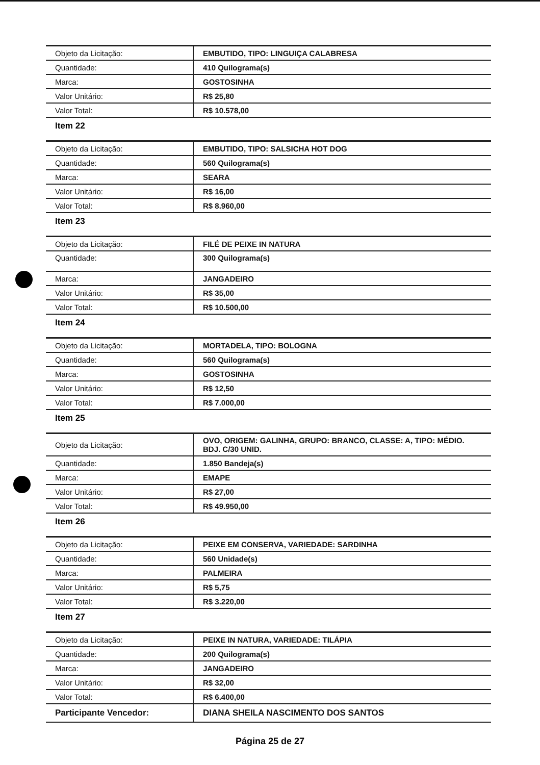| Objeto da Licitação: | EMBUTIDO, TIPO: LINGUIÇA CALABRESA |
| Quantidade: | 410 Quilograma(s) |
| Marca: | GOSTOSINHA |
| Valor Unitário: | R$ 25,80 |
| Valor Total: | R$ 10.578,00 |
Item 22
| Objeto da Licitação: | EMBUTIDO, TIPO: SALSICHA HOT DOG |
| Quantidade: | 560 Quilograma(s) |
| Marca: | SEARA |
| Valor Unitário: | R$ 16,00 |
| Valor Total: | R$ 8.960,00 |
Item 23
| Objeto da Licitação: | FILÉ DE PEIXE IN NATURA |
| Quantidade: | 300 Quilograma(s) |
| Marca: | JANGADEIRO |
| Valor Unitário: | R$ 35,00 |
| Valor Total: | R$ 10.500,00 |
Item 24
| Objeto da Licitação: | MORTADELA, TIPO: BOLOGNA |
| Quantidade: | 560 Quilograma(s) |
| Marca: | GOSTOSINHA |
| Valor Unitário: | R$ 12,50 |
| Valor Total: | R$ 7.000,00 |
Item 25
| Objeto da Licitação: | OVO, ORIGEM: GALINHA, GRUPO: BRANCO, CLASSE: A, TIPO: MÉDIO. BDJ. C/30 UNID. |
| Quantidade: | 1.850 Bandeja(s) |
| Marca: | EMAPE |
| Valor Unitário: | R$ 27,00 |
| Valor Total: | R$ 49.950,00 |
Item 26
| Objeto da Licitação: | PEIXE EM CONSERVA, VARIEDADE: SARDINHA |
| Quantidade: | 560 Unidade(s) |
| Marca: | PALMEIRA |
| Valor Unitário: | R$ 5,75 |
| Valor Total: | R$ 3.220,00 |
Item 27
| Objeto da Licitação: | PEIXE IN NATURA, VARIEDADE: TILÁPIA |
| Quantidade: | 200 Quilograma(s) |
| Marca: | JANGADEIRO |
| Valor Unitário: | R$ 32,00 |
| Valor Total: | R$ 6.400,00 |
| Participante Vencedor: | DIANA SHEILA NASCIMENTO DOS SANTOS |
Página 25 de 27